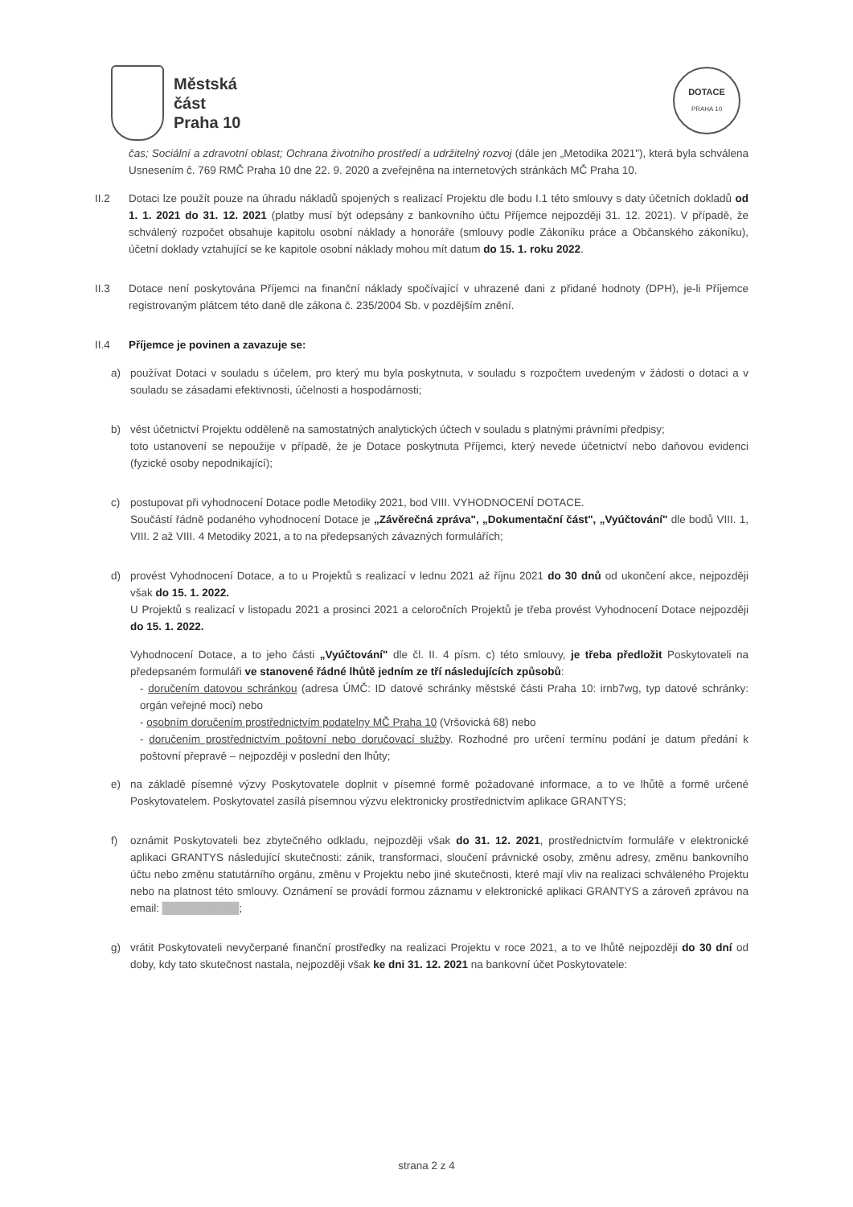Městská
část
Praha 10
DOTACE
PRAHA 10
čas; Sociální a zdravotní oblast; Ochrana životního prostředí a udržitelný rozvoj (dále jen „Metodika 2021"), která byla schválena Usnesením č. 769 RMČ Praha 10 dne 22. 9. 2020 a zveřejněna na internetových stránkách MČ Praha 10.
II.2 Dotaci lze použít pouze na úhradu nákladů spojených s realizací Projektu dle bodu I.1 této smlouvy s daty účetních dokladů od 1. 1. 2021 do 31. 12. 2021 (platby musí být odepsány z bankovního účtu Příjemce nejpozději 31. 12. 2021). V případě, že schválený rozpočet obsahuje kapitolu osobní náklady a honoráře (smlouvy podle Zákoníku práce a Občanského zákoníku), účetní doklady vztahující se ke kapitole osobní náklady mohou mít datum do 15. 1. roku 2022.
II.3 Dotace není poskytována Příjemci na finanční náklady spočívající v uhrazené dani z přidané hodnoty (DPH), je-li Příjemce registrovaným plátcem této daně dle zákona č. 235/2004 Sb. v pozdějším znění.
II.4 Příjemce je povinen a zavazuje se:
a) používat Dotaci v souladu s účelem, pro který mu byla poskytnuta, v souladu s rozpočtem uvedeným v žádosti o dotaci a v souladu se zásadami efektivnosti, účelnosti a hospodárnosti;
b) vést účetnictví Projektu odděleně na samostatných analytických účtech v souladu s platnými právními předpisy;
toto ustanovení se nepoužije v případě, že je Dotace poskytnuta Příjemci, který nevede účetnictví nebo daňovou evidenci (fyzické osoby nepodnikající);
c) postupovat při vyhodnocení Dotace podle Metodiky 2021, bod VIII. VYHODNOCENÍ DOTACE.
Součástí řádně podaného vyhodnocení Dotace je „Závěrečná zpráva", „Dokumentační část", „Vyúčtování" dle bodů VIII. 1, VIII. 2 až VIII. 4 Metodiky 2021, a to na předepsaných závazných formulářích;
d) provést Vyhodnocení Dotace, a to u Projektů s realizací v lednu 2021 až říjnu 2021 do 30 dnů od ukončení akce, nejpozději však do 15. 1. 2022.
U Projektů s realizací v listopadu 2021 a prosinci 2021 a celoročních Projektů je třeba provést Vyhodnocení Dotace nejpozději do 15. 1. 2022.
Vyhodnocení Dotace, a to jeho části „Vyúčtování" dle čl. II. 4 písm. c) této smlouvy, je třeba předložit Poskytovateli na předepsaném formuláři ve stanovené řádné lhůtě jedním ze tří následujících způsobů:
- doručením datovou schránkou (adresa ÚMČ: ID datové schránky městské části Praha 10: irnb7wg, typ datové schránky: orgán veřejné moci) nebo
- osobním doručením prostřednictvím podatelny MČ Praha 10 (Vršovická 68) nebo
- doručením prostřednictvím poštovní nebo doručovací služby. Rozhodné pro určení termínu podání je datum předání k poštovní přepravě – nejpozději v poslední den lhůty;
e) na základě písemné výzvy Poskytovatele doplnit v písemné formě požadované informace, a to ve lhůtě a formě určené Poskytovatelem. Poskytovatel zasílá písemnou výzvu elektronicky prostřednictvím aplikace GRANTYS;
f) oznámit Poskytovateli bez zbytečného odkladu, nejpozději však do 31. 12. 2021, prostřednictvím formuláře v elektronické aplikaci GRANTYS následující skutečnosti: zánik, transformaci, sloučení právnické osoby, změnu adresy, změnu bankovního účtu nebo změnu statutárního orgánu, změnu v Projektu nebo jiné skutečnosti, které mají vliv na realizaci schváleného Projektu nebo na platnost této smlouvy. Oznámení se provádí formou záznamu v elektronické aplikaci GRANTYS a zároveň zprávou na email: ██████████;
g) vrátit Poskytovateli nevyčerpané finanční prostředky na realizaci Projektu v roce 2021, a to ve lhůtě nejpozději do 30 dní od doby, kdy tato skutečnost nastala, nejpozději však ke dni 31. 12. 2021 na bankovní účet Poskytovatele:
strana 2 z 4